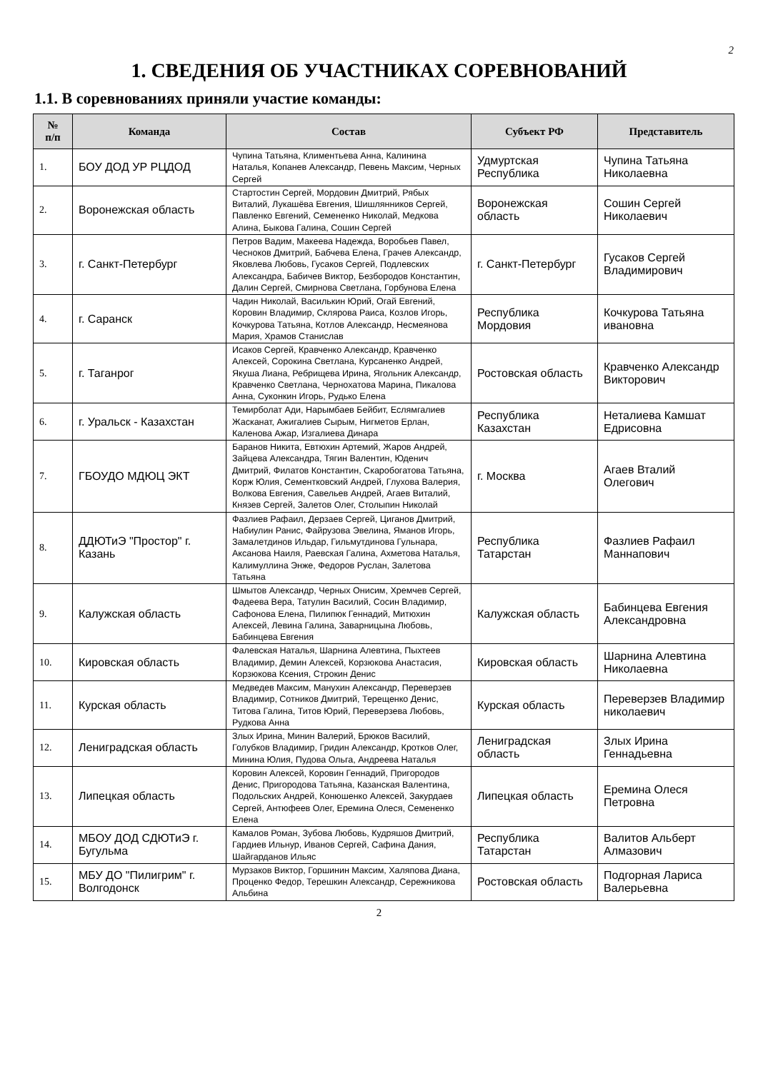2
1. СВЕДЕНИЯ ОБ УЧАСТНИКАХ СОРЕВНОВАНИЙ
1.1. В соревнованиях приняли участие команды:
| № п/п | Команда | Состав | Субъект РФ | Представитель |
| --- | --- | --- | --- | --- |
| 1. | БОУ ДОД УР РЦДОД | Чупина Татьяна, Климентьева Анна, Калинина Наталья, Копанев Александр, Певень Максим, Черных Сергей | Удмуртская Республика | Чупина Татьяна Николаевна |
| 2. | Воронежская область | Стартостин Сергей, Мордовин Дмитрий, Рябых Виталий, Лукашёва Евгения, Шишлянников Сергей, Павленко Евгений, Семененко Николай, Медкова Алина, Быкова Галина, Сошин Сергей | Воронежская область | Сошин Сергей Николаевич |
| 3. | г. Санкт-Петербург | Петров Вадим, Макеева Надежда, Воробьев Павел, Чесноков Дмитрий, Бабчева Елена, Грачев Александр, Яковлева Любовь, Гусаков Сергей, Подлевских Александра, Бабичев Виктор, Безбородов Константин, Далин Сергей, Смирнова Светлана, Горбунова Елена | г. Санкт-Петербург | Гусаков Сергей Владимирович |
| 4. | г. Саранск | Чадин Николай, Василькин Юрий, Огай Евгений, Коровин Владимир, Склярова Раиса, Козлов Игорь, Кочкурова Татьяна, Котлов Александр, Несмеянова Мария, Храмов Станислав | Республика Мордовия | Кочкурова Татьяна ивановна |
| 5. | г. Таганрог | Исаков Сергей, Кравченко Александр, Кравченко Алексей, Сорокина Светлана, Курсаненко Андрей, Якуша Лиана, Ребрищева Ирина, Ягольник Александр, Кравченко Светлана, Чернохатова Марина, Пикалова Анна, Суконкин Игорь, Рудько Елена | Ростовская область | Кравченко Александр Викторович |
| 6. | г. Уральск - Казахстан | Темирболат Ади, Нарымбаев Бейбит, Еслямгалиев Жасканат, Ажигалиев Сырым, Нигметов Ерлан, Каленова Ажар, Изгалиева Динара | Республика Казахстан | Неталиева Камшат Едрисовна |
| 7. | ГБОУДО МДЮЦ ЭКТ | Баранов Никита, Евтюхин Артемий, Жаров Андрей, Зайцева Александра, Тягин Валентин, Юденич Дмитрий, Филатов Константин, Скаробогатова Татьяна, Корж Юлия, Сементковский Андрей, Глухова Валерия, Волкова Евгения, Савельев Андрей, Агаев Виталий, Князев Сергей, Залетов Олег, Столыпин Николай | г. Москва | Агаев Вталий Олегович |
| 8. | ДДЮТиЭ "Простор" г. Казань | Фазлиев Рафаил, Дерзаев Сергей, Циганов Дмитрий, Набиулин Ранис, Файрузова Эвелина, Яманов Игорь, Замалетдинов Ильдар, Гильмутдинова Гульнара, Аксанова Наиля, Раевская Галина, Ахметова Наталья, Калимуллина Энже, Федоров Руслан, Залетова Татьяна | Республика Татарстан | Фазлиев Рафаил Маннапович |
| 9. | Калужская область | Шмытов Александр, Черных Онисим, Хремчев Сергей, Фадеева Вера, Татулин Василий, Сосин Владимир, Сафонова Елена, Пилипюк Геннадий, Митюхин Алексей, Левина Галина, Заварницына Любовь, Бабинцева Евгения | Калужская область | Бабинцева Евгения Александровна |
| 10. | Кировская область | Фалевская Наталья, Шарнина Алевтина, Пыхтеев Владимир, Демин Алексей, Корзюкова Анастасия, Корзюкова Ксения, Строкин Денис | Кировская область | Шарнина Алевтина Николаевна |
| 11. | Курская область | Медведев Максим, Манухин Александр, Переверзев Владимир, Сотников Дмитрий, Терещенко Денис, Титова Галина, Титов Юрий, Переверзева Любовь, Рудкова Анна | Курская область | Переверзев Владимир николаевич |
| 12. | Лениградская область | Злых Ирина, Минин Валерий, Брюков Василий, Голубков Владимир, Гридин Александр, Кротков Олег, Минина Юлия, Пудова Ольга, Андреева Наталья | Лениградская область | Злых Ирина Геннадьевна |
| 13. | Липецкая область | Коровин Алексей, Коровин Геннадий, Пригородов Денис, Пригородова Татьяна, Казанская Валентина, Подольских Андрей, Конюшенко Алексей, Закурдаев Сергей, Антюфеев Олег, Еремина Олеся, Семененко Елена | Липецкая область | Еремина Олеся Петровна |
| 14. | МБОУ ДОД СДЮТиЭ г. Бугульма | Камалов Роман, Зубова Любовь, Кудряшов Дмитрий, Гардиев Ильнур, Иванов Сергей, Сафина Дания, Шайгарданов Ильяс | Республика Татарстан | Валитов Альберт Алмазович |
| 15. | МБУ ДО "Пилигрим" г. Волгодонск | Мурзаков Виктор, Горшинин Максим, Халяпова Диана, Проценко Федор, Терешкин Александр, Сережникова Альбина | Ростовская область | Подгорная Лариса Валерьевна |
2